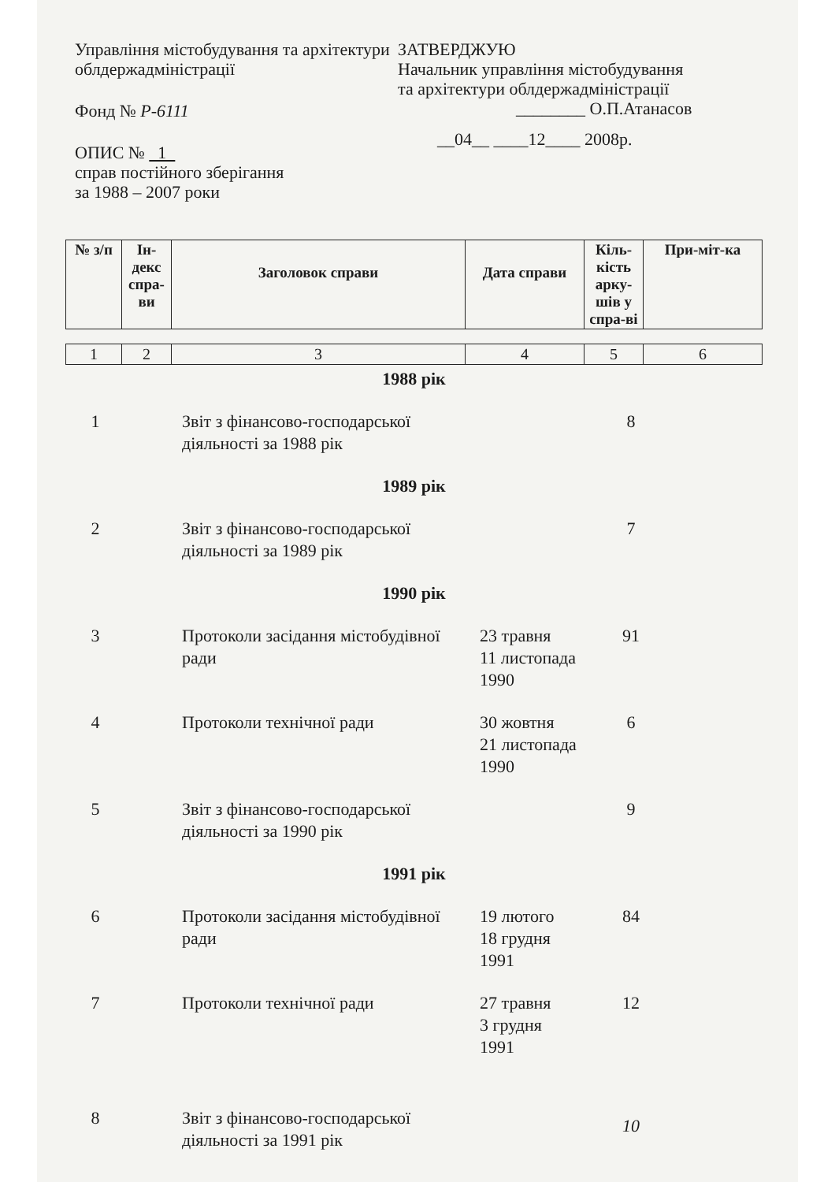Управління містобудування та архітектури облдержадміністрації
Фонд № Р-6111
ОПИС № 1
справ постійного зберігання
за 1988 – 2007 роки
ЗАТВЕРДЖУЮ
Начальник управління містобудування
та архітектури облдержадміністрації
________ О.П.Атанасов
__04__ ____12____ 2008р.
| № з/п | Ін-декс спра-ви | Заголовок справи | Дата справи | Кіль-кість арку-шів у спра-ві | При-міт-ка |
| --- | --- | --- | --- | --- | --- |
| 1 | 2 | 3 | 4 | 5 | 6 |
| 1988 рік | | | | | |
| 1 | | Звіт з фінансово-господарської діяльності за 1988 рік | | 8 | |
| 1989 рік | | | | | |
| 2 | | Звіт з фінансово-господарської діяльності за 1989 рік | | 7 | |
| 1990 рік | | | | | |
| 3 | | Протоколи засідання містобудівної ради | 23 травня 11 листопада 1990 | 91 | |
| 4 | | Протоколи технічної ради | 30 жовтня 21 листопада 1990 | 6 | |
| 5 | | Звіт з фінансово-господарської діяльності за 1990 рік | | 9 | |
| 1991 рік | | | | | |
| 6 | | Протоколи засідання містобудівної ради | 19 лютого 18 грудня 1991 | 84 | |
| 7 | | Протоколи технічної ради | 27 травня 3 грудня 1991 | 12 | |
| 8 | | Звіт з фінансово-господарської діяльності за 1991 рік | | 10 | |